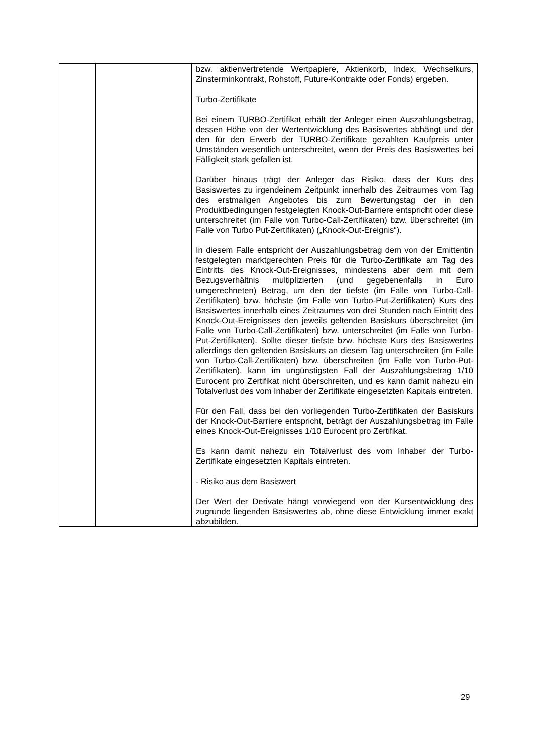| | | bzw. aktienvertretende Wertpapiere, Aktienkorb, Index, Wechselkurs, Zinsterminkontrakt, Rohstoff, Future-Kontrakte oder Fonds) ergeben. Turbo-Zertifikate Bei einem TURBO-Zertifikat erhält der Anleger einen Auszahlungsbetrag, dessen Höhe von der Wertentwicklung des Basiswertes abhängt und der den für den Erwerb der TURBO-Zertifikate gezahlten Kaufpreis unter Umständen wesentlich unterschreitet, wenn der Preis des Basiswertes bei Fälligkeit stark gefallen ist. Darüber hinaus trägt der Anleger das Risiko, dass der Kurs des Basiswertes zu irgendeinem Zeitpunkt innerhalb des Zeitraumes vom Tag des erstmaligen Angebotes bis zum Bewertungstag der in den Produktbedingungen festgelegten Knock-Out-Barriere entspricht oder diese unterschreitet (im Falle von Turbo-Call-Zertifikaten) bzw. überschreitet (im Falle von Turbo Put-Zertifikaten) („Knock-Out-Ereignis“). In diesem Falle entspricht der Auszahlungsbetrag dem von der Emittentin festgelegten marktgerechten Preis für die Turbo-Zertifikate am Tag des Eintritts des Knock-Out-Ereignisses, mindestens aber dem mit dem Bezugsverhältnis multiplizierten (und gegebenenfalls in Euro umgerechneten) Betrag, um den der tiefste (im Falle von Turbo-Call-Zertifikaten) bzw. höchste (im Falle von Turbo-Put-Zertifikaten) Kurs des Basiswertes innerhalb eines Zeitraumes von drei Stunden nach Eintritt des Knock-Out-Ereignisses den jeweils geltenden Basiskurs überschreitet (im Falle von Turbo-Call-Zertifikaten) bzw. unterschreitet (im Falle von Turbo-Put-Zertifikaten). Sollte dieser tiefste bzw. höchste Kurs des Basiswertes allerdings den geltenden Basiskurs an diesem Tag unterschreiten (im Falle von Turbo-Call-Zertifikaten) bzw. überschreiten (im Falle von Turbo-Put-Zertifikaten), kann im ungünstigsten Fall der Auszahlungsbetrag 1/10 Eurocent pro Zertifikat nicht überschreiten, und es kann damit nahezu ein Totalverlust des vom Inhaber der Zertifikate eingesetzten Kapitals eintreten. Für den Fall, dass bei den vorliegenden Turbo-Zertifikaten der Basiskurs der Knock-Out-Barriere entspricht, beträgt der Auszahlungsbetrag im Falle eines Knock-Out-Ereignisses 1/10 Eurocent pro Zertifikat. Es kann damit nahezu ein Totalverlust des vom Inhaber der Turbo-Zertifikate eingesetzten Kapitals eintreten. - Risiko aus dem Basiswert Der Wert der Derivate hängt vorwiegend von der Kursentwicklung des zugrunde liegenden Basiswertes ab, ohne diese Entwicklung immer exakt abzubilden. |
29